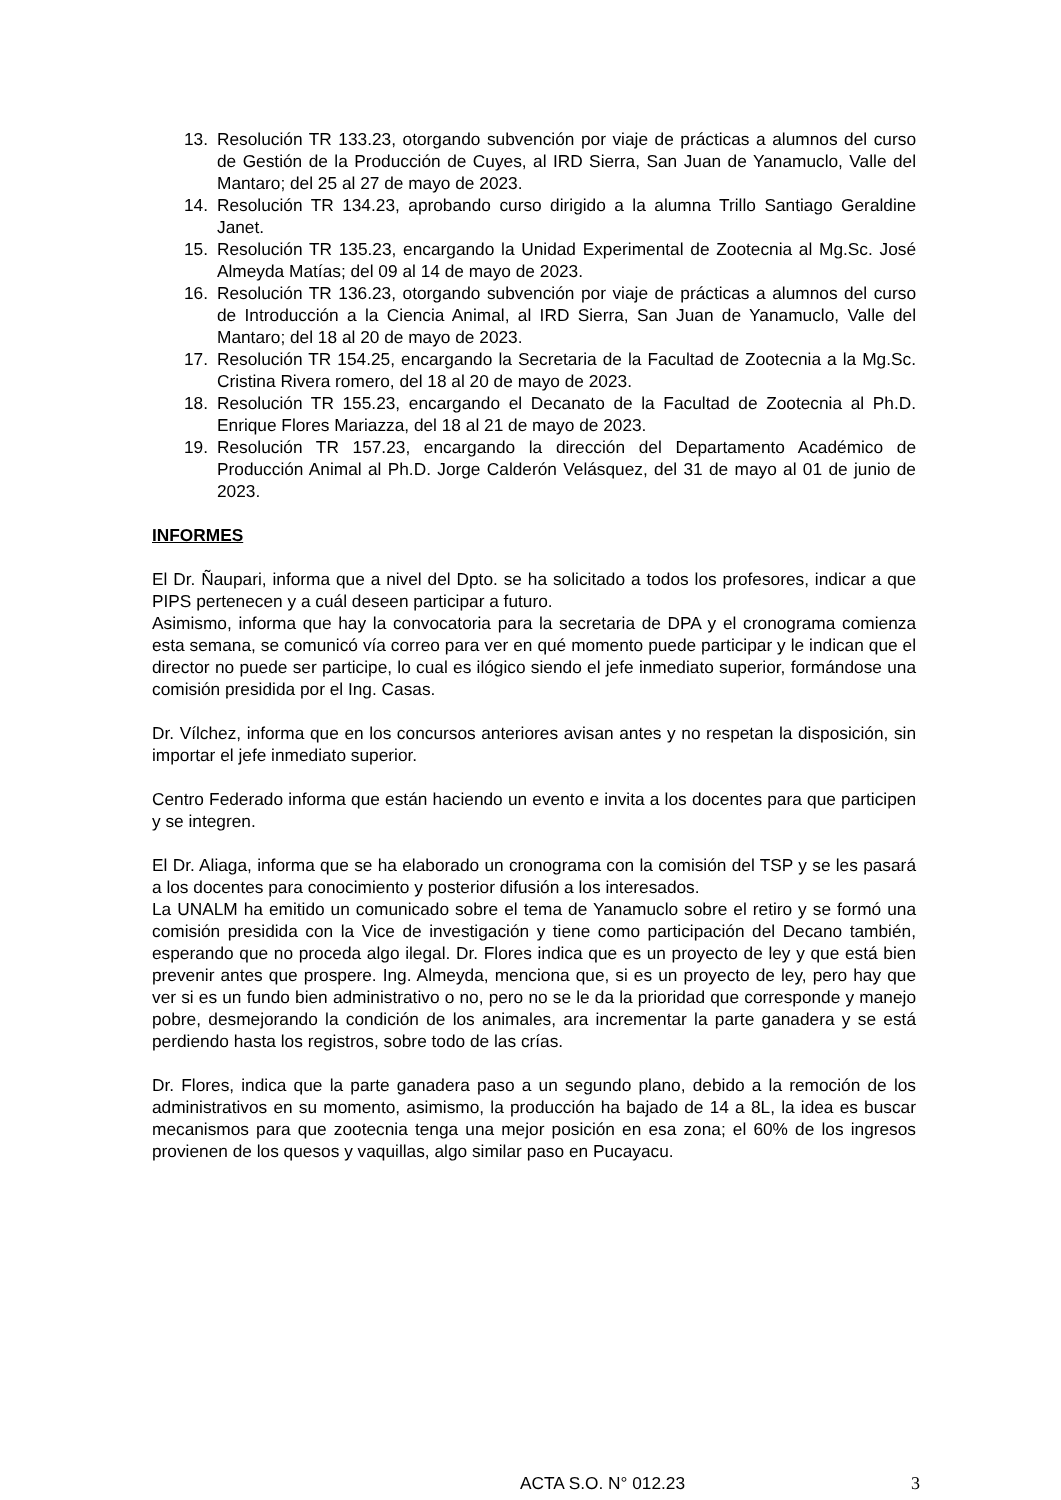13. Resolución TR 133.23, otorgando subvención por viaje de prácticas a alumnos del curso de Gestión de la Producción de Cuyes, al IRD Sierra, San Juan de Yanamuclo, Valle del Mantaro; del 25 al 27 de mayo de 2023.
14. Resolución TR 134.23, aprobando curso dirigido a la alumna Trillo Santiago Geraldine Janet.
15. Resolución TR 135.23, encargando la Unidad Experimental de Zootecnia al Mg.Sc. José Almeyda Matías; del 09 al 14 de mayo de 2023.
16. Resolución TR 136.23, otorgando subvención por viaje de prácticas a alumnos del curso de Introducción a la Ciencia Animal, al IRD Sierra, San Juan de Yanamuclo, Valle del Mantaro; del 18 al 20 de mayo de 2023.
17. Resolución TR 154.25, encargando la Secretaria de la Facultad de Zootecnia a la Mg.Sc. Cristina Rivera romero, del 18 al 20 de mayo de 2023.
18. Resolución TR 155.23, encargando el Decanato de la Facultad de Zootecnia al Ph.D. Enrique Flores Mariazza, del 18 al 21 de mayo de 2023.
19. Resolución TR 157.23, encargando la dirección del Departamento Académico de Producción Animal al Ph.D. Jorge Calderón Velásquez, del 31 de mayo al 01 de junio de 2023.
INFORMES
El Dr. Ñaupari, informa que a nivel del Dpto. se ha solicitado a todos los profesores, indicar a que PIPS pertenecen y a cuál deseen participar a futuro.
Asimismo, informa que hay la convocatoria para la secretaria de DPA y el cronograma comienza esta semana, se comunicó vía correo para ver en qué momento puede participar y le indican que el director no puede ser participe, lo cual es ilógico siendo el jefe inmediato superior, formándose una comisión presidida por el Ing. Casas.
Dr. Vílchez, informa que en los concursos anteriores avisan antes y no respetan la disposición, sin importar el jefe inmediato superior.
Centro Federado informa que están haciendo un evento e invita a los docentes para que participen y se integren.
El Dr. Aliaga, informa que se ha elaborado un cronograma con la comisión del TSP y se les pasará a los docentes para conocimiento y posterior difusión a los interesados.
La UNALM ha emitido un comunicado sobre el tema de Yanamuclo sobre el retiro y se formó una comisión presidida con la Vice de investigación y tiene como participación del Decano también, esperando que no proceda algo ilegal. Dr. Flores indica que es un proyecto de ley y que está bien prevenir antes que prospere. Ing. Almeyda, menciona que, si es un proyecto de ley, pero hay que ver si es un fundo bien administrativo o no, pero no se le da la prioridad que corresponde y manejo pobre, desmejorando la condición de los animales, ara incrementar la parte ganadera y se está perdiendo hasta los registros, sobre todo de las crías.
Dr. Flores, indica que la parte ganadera paso a un segundo plano, debido a la remoción de los administrativos en su momento, asimismo, la producción ha bajado de 14 a 8L, la idea es buscar mecanismos para que zootecnia tenga una mejor posición en esa zona; el 60% de los ingresos provienen de los quesos y vaquillas, algo similar paso en Pucayacu.
ACTA S.O. N° 012.23 3